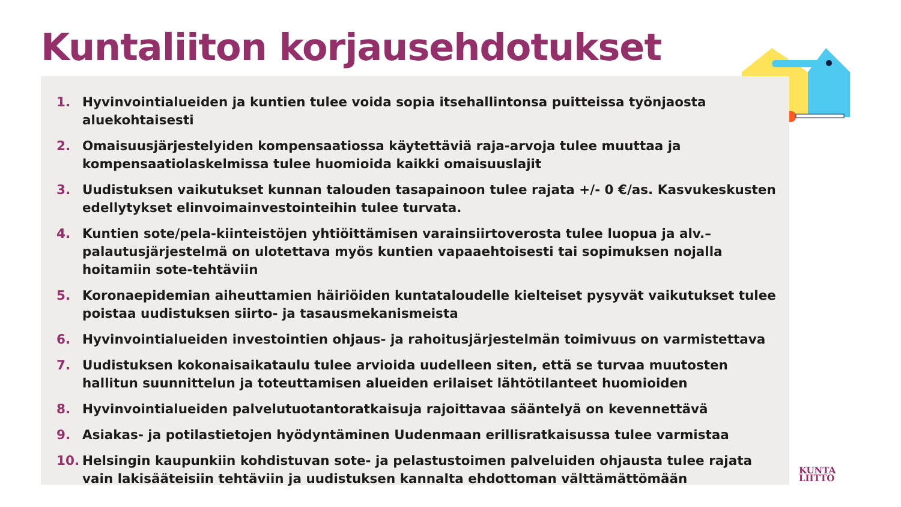Kuntaliiton korjausehdotukset
1. Hyvinvointialueiden ja kuntien tulee voida sopia itsehallintonsa puitteissa työnjaosta aluekohtaisesti
2. Omaisuusjärjestelyiden kompensaatiossa käytettäviä raja-arvoja tulee muuttaa ja kompensaatiolaskelmissa tulee huomioida kaikki omaisuuslajit
3. Uudistuksen vaikutukset kunnan talouden tasapainoon tulee rajata +/- 0 €/as. Kasvukeskusten edellytykset elinvoimainvestointeihin tulee turvata.
4. Kuntien sote/pela-kiinteistöjen yhtiöittämisen varainsiirtoverosta tulee luopua ja alv.–palautusjärjestelmä on ulotettava myös kuntien vapaaehtoisesti tai sopimuksen nojalla hoitamiin sote-tehtäviin
5. Koronaepidemian aiheuttamien häiriöiden kuntataloudelle kielteiset pysyvät vaikutukset tulee poistaa uudistuksen siirto- ja tasausmekanismeista
6. Hyvinvointialueiden investointien ohjaus- ja rahoitusjärjestelmän toimivuus on varmistettava
7. Uudistuksen kokonaisaikataulu tulee arvioida uudelleen siten, että se turvaa muutosten hallitun suunnittelun ja toteuttamisen alueiden erilaiset lähtötilanteet huomioiden
8. Hyvinvointialueiden palvelutuotantoratkaisuja rajoittavaa sääntelyä on kevennettävä
9. Asiakas- ja potilastietojen hyödyntäminen Uudenmaan erillisratkaisussa tulee varmistaa
10. Helsingin kaupunkiin kohdistuvan sote- ja pelastustoimen palveluiden ohjausta tulee rajata vain lakisääteisiin tehtäviin ja uudistuksen kannalta ehdottoman välttämättömään
KUNTA
LIITTO